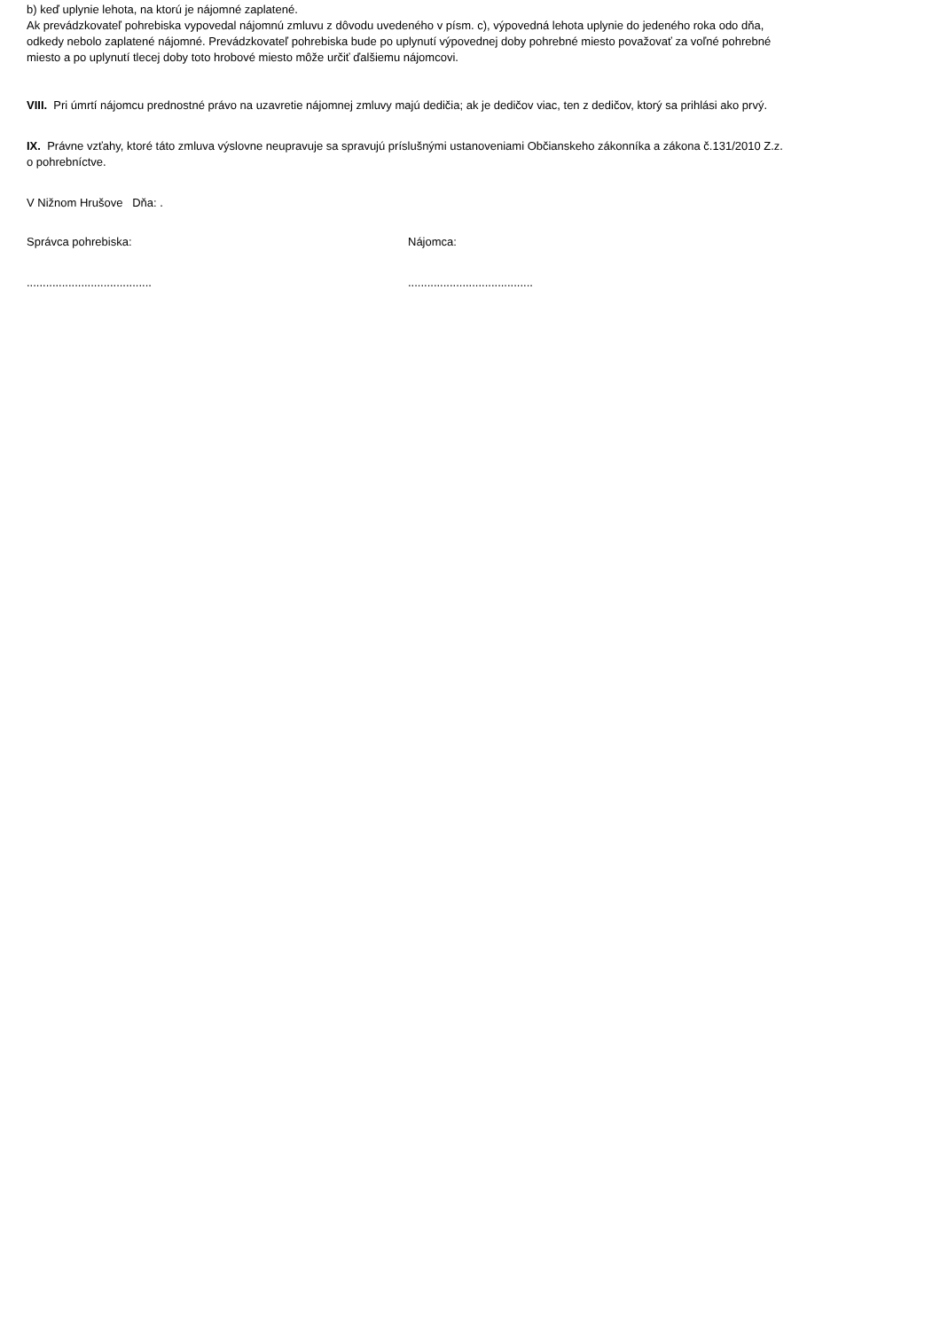b) keď uplynie lehota, na ktorú je nájomné zaplatené.
Ak prevádzkovateľ pohrebiska vypovedal nájomnú zmluvu z dôvodu uvedeného v písm. c), výpovedná lehota uplynie do jedeného roka odo dňa, odkedy nebolo zaplatené nájomné. Prevádzkovateľ pohrebiska bude po uplynutí výpovednej doby pohrebné miesto považovať za voľné pohrebné miesto a po uplynutí tlecej doby toto hrobové miesto môže určiť ďalšiemu nájomcovi.
VIII. Pri úmrtí nájomcu prednostné právo na uzavretie nájomnej zmluvy majú dedičia; ak je dedičov viac, ten z dedičov, ktorý sa prihlási ako prvý.
IX. Právne vzťahy, ktoré táto zmluva výslovne neupravuje sa spravujú príslušnými ustanoveniami Občianskeho zákonníka a zákona č.131/2010 Z.z. o pohrebníctve.
V Nižnom Hrušove Dňa: .
Správca pohrebiska: Nájomca:
....................................... .......................................